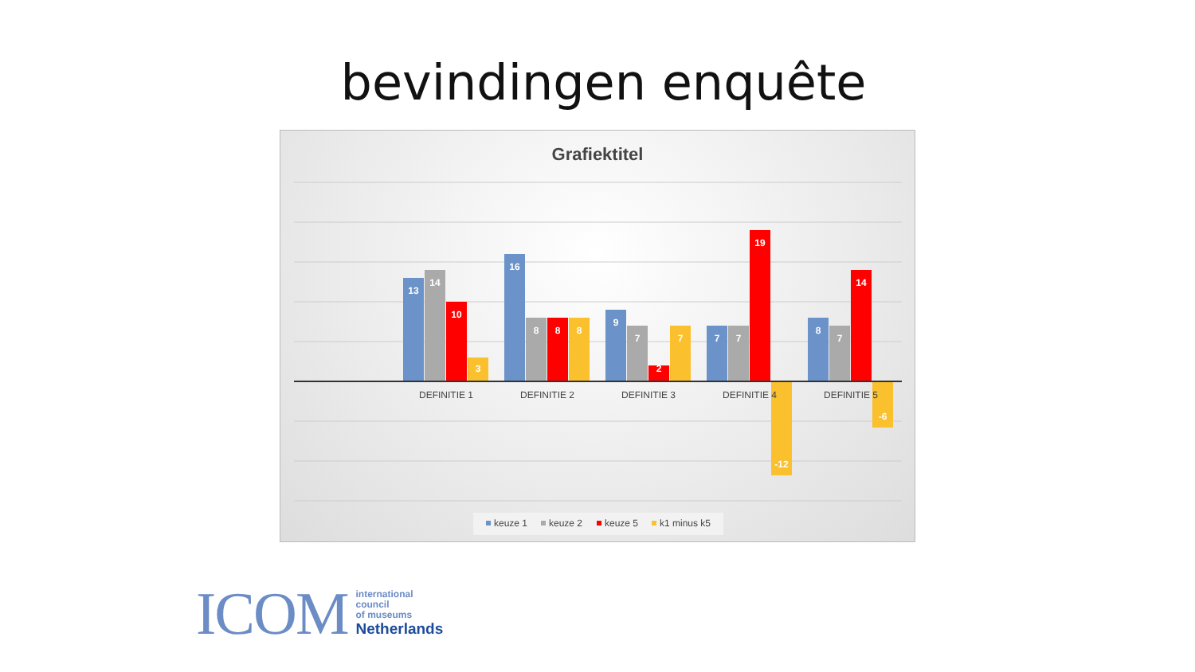bevindingen enquête
Grafiektitel
13
14
10
3
16
8
8
8
9
7
2
7
7
7
19
-12
8
7
14
-6
DEFINITIE 1
DEFINITIE 2
DEFINITIE 3
DEFINITIE 4
DEFINITIE 5
keuze 1
keuze 2
keuze 5
k1 minus k5
ICOM
international
council
of museums
Netherlands